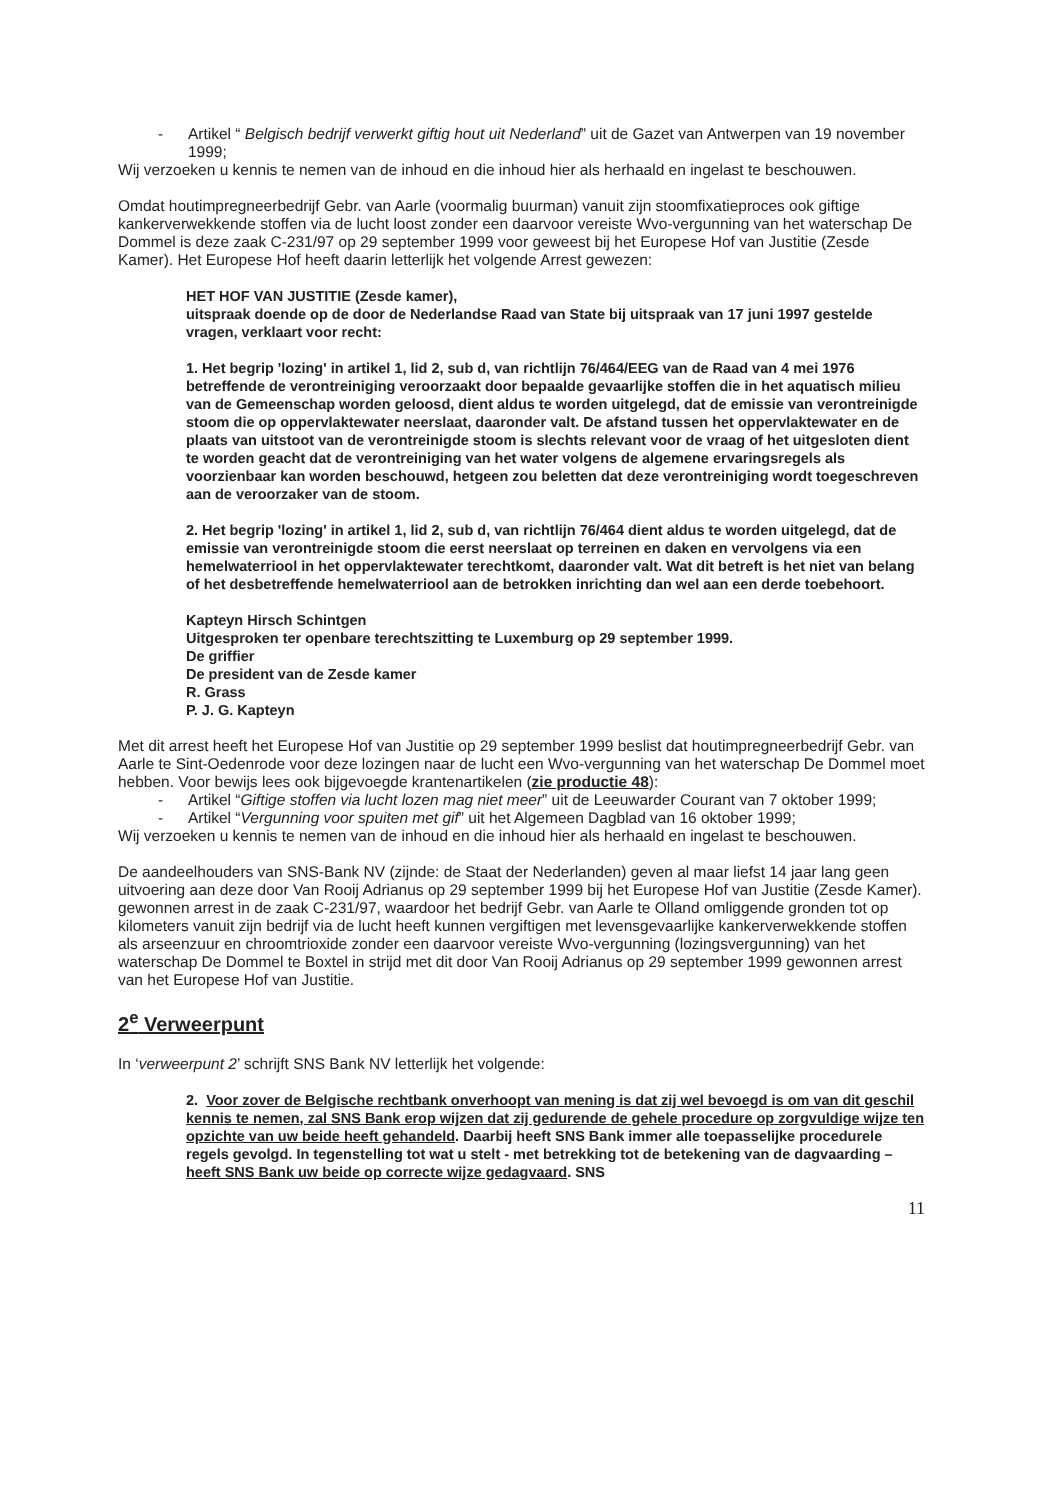- Artikel “ Belgisch bedrijf verwerkt giftig hout uit Nederland” uit de Gazet van Antwerpen van 19 november 1999;
Wij verzoeken u kennis te nemen van de inhoud en die inhoud hier als herhaald en ingelast te beschouwen.
Omdat houtimpregneerbedrijf Gebr. van Aarle (voormalig buurman) vanuit zijn stoomfixatieproces ook giftige kankerverwekkende stoffen via de lucht loost zonder een daarvoor vereiste Wvo-vergunning van het waterschap De Dommel is deze zaak C-231/97 op 29 september 1999 voor geweest bij het Europese Hof van Justitie (Zesde Kamer). Het Europese Hof heeft daarin letterlijk het volgende Arrest gewezen:
HET HOF VAN JUSTITIE (Zesde kamer),
uitspraak doende op de door de Nederlandse Raad van State bij uitspraak van 17 juni 1997 gestelde vragen, verklaart voor recht:
1. Het begrip 'lozing' in artikel 1, lid 2, sub d, van richtlijn 76/464/EEG van de Raad van 4 mei 1976 betreffende de verontreiniging veroorzaakt door bepaalde gevaarlijke stoffen die in het aquatisch milieu van de Gemeenschap worden geloosd, dient aldus te worden uitgelegd, dat de emissie van verontreinigde stoom die op oppervlaktewater neerslaat, daaronder valt. De afstand tussen het oppervlaktewater en de plaats van uitstoot van de verontreinigde stoom is slechts relevant voor de vraag of het uitgesloten dient te worden geacht dat de verontreiniging van het water volgens de algemene ervaringsregels als voorzienbaar kan worden beschouwd, hetgeen zou beletten dat deze verontreiniging wordt toegeschreven aan de veroorzaker van de stoom.
2. Het begrip 'lozing' in artikel 1, lid 2, sub d, van richtlijn 76/464 dient aldus te worden uitgelegd, dat de emissie van verontreinigde stoom die eerst neerslaat op terreinen en daken en vervolgens via een hemelwaterriool in het oppervlaktewater terechtkomt, daaronder valt. Wat dit betreft is het niet van belang of het desbetreffende hemelwaterriool aan de betrokken inrichting dan wel aan een derde toebehoort.
Kapteyn Hirsch Schintgen
Uitgesproken ter openbare terechtszitting te Luxemburg op 29 september 1999.
De griffier
De president van de Zesde kamer
R. Grass
P. J. G. Kapteyn
Met dit arrest heeft het Europese Hof van Justitie op 29 september 1999 beslist dat houtimpregneerbedrijf Gebr. van Aarle te Sint-Oedenrode voor deze lozingen naar de lucht een Wvo-vergunning van het waterschap De Dommel moet hebben. Voor bewijs lees ook bijgevoegde krantenartikelen (zie productie 48):
- Artikel “Giftige stoffen via lucht lozen mag niet meer” uit de Leeuwarder Courant van 7 oktober 1999;
- Artikel “Vergunning voor spuiten met gif” uit het Algemeen Dagblad van 16 oktober 1999;
Wij verzoeken u kennis te nemen van de inhoud en die inhoud hier als herhaald en ingelast te beschouwen.
De aandeelhouders van SNS-Bank NV (zijnde: de Staat der Nederlanden) geven al maar liefst 14 jaar lang geen uitvoering aan deze door Van Rooij Adrianus op 29 september 1999 bij het Europese Hof van Justitie (Zesde Kamer). gewonnen arrest in de zaak C-231/97, waardoor het bedrijf Gebr. van Aarle te Olland omliggende gronden tot op kilometers vanuit zijn bedrijf via de lucht heeft kunnen vergiftigen met levensgevaarlijke kankerverwekkende stoffen als arseenzuur en chroomtrioxide zonder een daarvoor vereiste Wvo-vergunning (lozingsvergunning) van het waterschap De Dommel te Boxtel in strijd met dit door Van Rooij Adrianus op 29 september 1999 gewonnen arrest van het Europese Hof van Justitie.
2<sup>e</sup> Verweerpunt
In ‘verweerpunt 2’ schrijft SNS Bank NV letterlijk het volgende:
2. Voor zover de Belgische rechtbank onverhoopt van mening is dat zij wel bevoegd is om van dit geschil kennis te nemen, zal SNS Bank erop wijzen dat zij gedurende de gehele procedure op zorgvuldige wijze ten opzichte van uw beide heeft gehandeld. Daarbij heeft SNS Bank immer alle toepasselijke procedurele regels gevolgd. In tegenstelling tot wat u stelt - met betrekking tot de betekening van de dagvaarding – heeft SNS Bank uw beide op correcte wijze gedagvaard. SNS
11